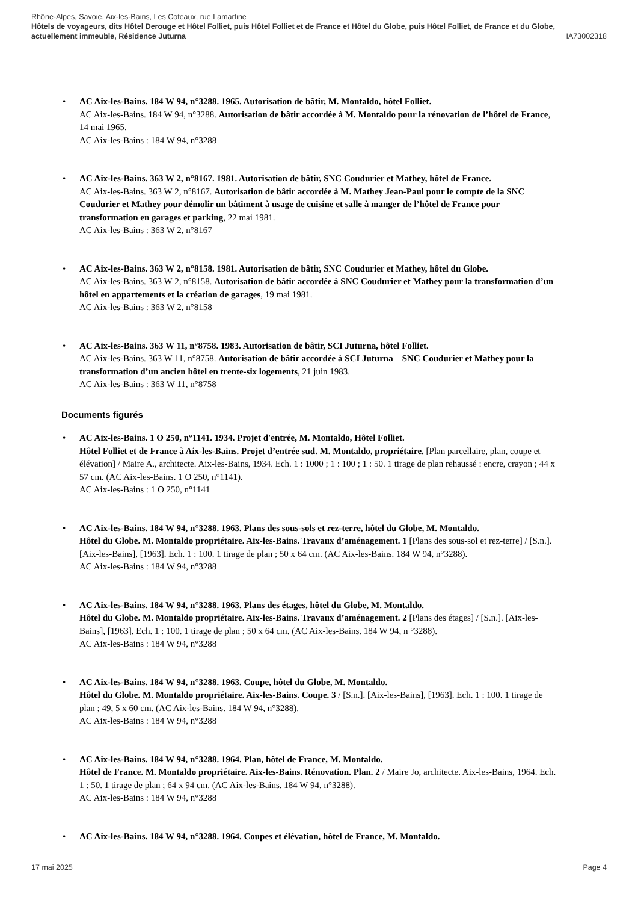Rhône-Alpes, Savoie, Aix-les-Bains, Les Coteaux, rue Lamartine
Hôtels de voyageurs, dits Hôtel Derouge et Hôtel Folliet, puis Hôtel Folliet et de France et Hôtel du Globe, puis Hôtel Folliet, de France et du Globe, actuellement immeuble, Résidence Juturna IA73002318
• AC Aix-les-Bains. 184 W 94, n°3288. 1965. Autorisation de bâtir, M. Montaldo, hôtel Folliet.
AC Aix-les-Bains. 184 W 94, n°3288. Autorisation de bâtir accordée à M. Montaldo pour la rénovation de l’hôtel de France, 14 mai 1965.
AC Aix-les-Bains : 184 W 94, n°3288
• AC Aix-les-Bains. 363 W 2, n°8167. 1981. Autorisation de bâtir, SNC Coudurier et Mathey, hôtel de France.
AC Aix-les-Bains. 363 W 2, n°8167. Autorisation de bâtir accordée à M. Mathey Jean-Paul pour le compte de la SNC Coudurier et Mathey pour démolir un bâtiment à usage de cuisine et salle à manger de l’hôtel de France pour transformation en garages et parking, 22 mai 1981.
AC Aix-les-Bains : 363 W 2, n°8167
• AC Aix-les-Bains. 363 W 2, n°8158. 1981. Autorisation de bâtir, SNC Coudurier et Mathey, hôtel du Globe.
AC Aix-les-Bains. 363 W 2, n°8158. Autorisation de bâtir accordée à SNC Coudurier et Mathey pour la transformation d’un hôtel en appartements et la création de garages, 19 mai 1981.
AC Aix-les-Bains : 363 W 2, n°8158
• AC Aix-les-Bains. 363 W 11, n°8758. 1983. Autorisation de bâtir, SCI Juturna, hôtel Folliet.
AC Aix-les-Bains. 363 W 11, n°8758. Autorisation de bâtir accordée à SCI Juturna – SNC Coudurier et Mathey pour la transformation d’un ancien hôtel en trente-six logements, 21 juin 1983.
AC Aix-les-Bains : 363 W 11, n°8758
Documents figurés
• AC Aix-les-Bains. 1 O 250, n°1141. 1934. Projet d'entrée, M. Montaldo, Hôtel Folliet.
Hôtel Folliet et de France à Aix-les-Bains. Projet d’entrée sud. M. Montaldo, propriétaire. [Plan parcellaire, plan, coupe et élévation] / Maire A., architecte. Aix-les-Bains, 1934. Ech. 1 : 1000 ; 1 : 100 ; 1 : 50. 1 tirage de plan rehaussé : encre, crayon ; 44 x 57 cm. (AC Aix-les-Bains. 1 O 250, n°1141).
AC Aix-les-Bains : 1 O 250, n°1141
• AC Aix-les-Bains. 184 W 94, n°3288. 1963. Plans des sous-sols et rez-terre, hôtel du Globe, M. Montaldo.
Hôtel du Globe. M. Montaldo propriétaire. Aix-les-Bains. Travaux d’aménagement. 1 [Plans des sous-sol et rez-terre] / [S.n.]. [Aix-les-Bains], [1963]. Ech. 1 : 100. 1 tirage de plan ; 50 x 64 cm. (AC Aix-les-Bains. 184 W 94, n°3288).
AC Aix-les-Bains : 184 W 94, n°3288
• AC Aix-les-Bains. 184 W 94, n°3288. 1963. Plans des étages, hôtel du Globe, M. Montaldo.
Hôtel du Globe. M. Montaldo propriétaire. Aix-les-Bains. Travaux d’aménagement. 2 [Plans des étages] / [S.n.]. [Aix-les-Bains], [1963]. Ech. 1 : 100. 1 tirage de plan ; 50 x 64 cm. (AC Aix-les-Bains. 184 W 94, n °3288).
AC Aix-les-Bains : 184 W 94, n°3288
• AC Aix-les-Bains. 184 W 94, n°3288. 1963. Coupe, hôtel du Globe, M. Montaldo.
Hôtel du Globe. M. Montaldo propriétaire. Aix-les-Bains. Coupe. 3 / [S.n.]. [Aix-les-Bains], [1963]. Ech. 1 : 100. 1 tirage de plan ; 49, 5 x 60 cm. (AC Aix-les-Bains. 184 W 94, n°3288).
AC Aix-les-Bains : 184 W 94, n°3288
• AC Aix-les-Bains. 184 W 94, n°3288. 1964. Plan, hôtel de France, M. Montaldo.
Hôtel de France. M. Montaldo propriétaire. Aix-les-Bains. Rénovation. Plan. 2 / Maire Jo, architecte. Aix-les-Bains, 1964. Ech. 1 : 50. 1 tirage de plan ; 64 x 94 cm. (AC Aix-les-Bains. 184 W 94, n°3288).
AC Aix-les-Bains : 184 W 94, n°3288
• AC Aix-les-Bains. 184 W 94, n°3288. 1964. Coupes et élévation, hôtel de France, M. Montaldo.
17 mai 2025 Page 4